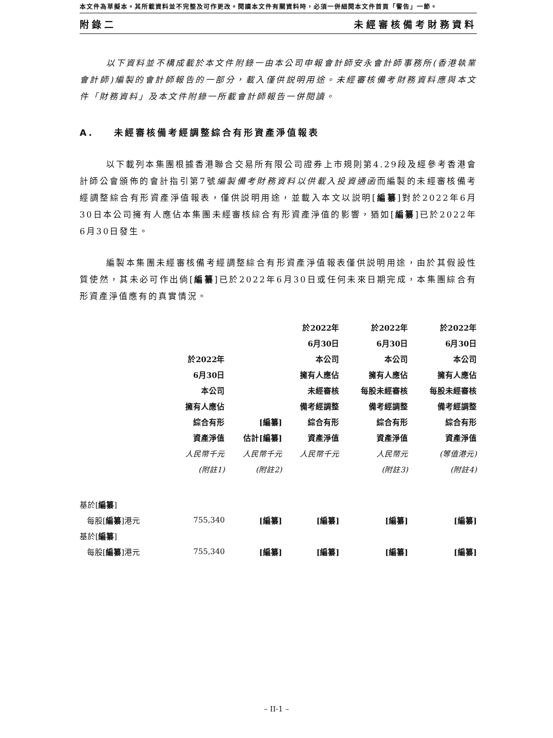本文件為草擬本。其所載資料並不完整及可作更改。閱讀本文件有關資料時，必須一併細閱本文件首頁「警告」一節。
附錄二 未經審核備考財務資料
以下資料並不構成載於本文件附錄一由本公司申報會計師安永會計師事務所(香港執業會計師)編製的會計師報告的一部分，載入僅供説明用途。未經審核備考財務資料應與本文件「財務資料」及本文件附錄一所載會計師報告一併閱讀。
A. 未經審核備考經調整綜合有形資產淨值報表
以下載列本集團根據香港聯合交易所有限公司證券上市規則第4.29段及經參考香港會計師公會頒佈的會計指引第7號編製備考財務資料以供載入投資通函而編製的未經審核備考經調整綜合有形資產淨值報表，僅供説明用途，並載入本文以説明[編纂]對於2022年6月30日本公司擁有人應佔本集團未經審核綜合有形資產淨值的影響，猶如[編纂]已於2022年6月30日發生。
編製本集團未經審核備考經調整綜合有形資產淨值報表僅供説明用途，由於其假設性質使然，其未必可作出倘[編纂]已於2022年6月30日或任何未來日期完成，本集團綜合有形資產淨值應有的真實情況。
| | | | 於2022年 | 於2022年 | 於2022年 |
| | | | 6月30日 | 6月30日 | 6月30日 |
| | 於2022年 | | 本公司 | 本公司 | 本公司 |
| | 6月30日 | | 擁有人應佔 | 擁有人應佔 | 擁有人應佔 |
| | 本公司 | | 未經審核 | 每股未經審核 | 每股未經審核 |
| | 擁有人應佔 | | 備考經調整 | 備考經調整 | 備考經調整 |
| | 綜合有形 | [編纂] | 綜合有形 | 綜合有形 | 綜合有形 |
| | 資產淨值 | 估計[編纂] | 資產淨值 | 資產淨值 | 資產淨值 |
| | 人民幣千元 | 人民幣千元 | 人民幣千元 | 人民幣元 | (等值港元) |
| | (附註1) | (附註2) | | (附註3) | (附註4) |
| 基於[ 編纂 ] | | | | | |
| 每股[ 編纂 ]港元 | 755,340 | [編纂] | [編纂] | [編纂] | [編纂] |
| 基於[ 編纂 ] | | | | | |
| 每股[ 編纂 ]港元 | 755,340 | [編纂] | [編纂] | [編纂] | [編纂] |
– II-1 –